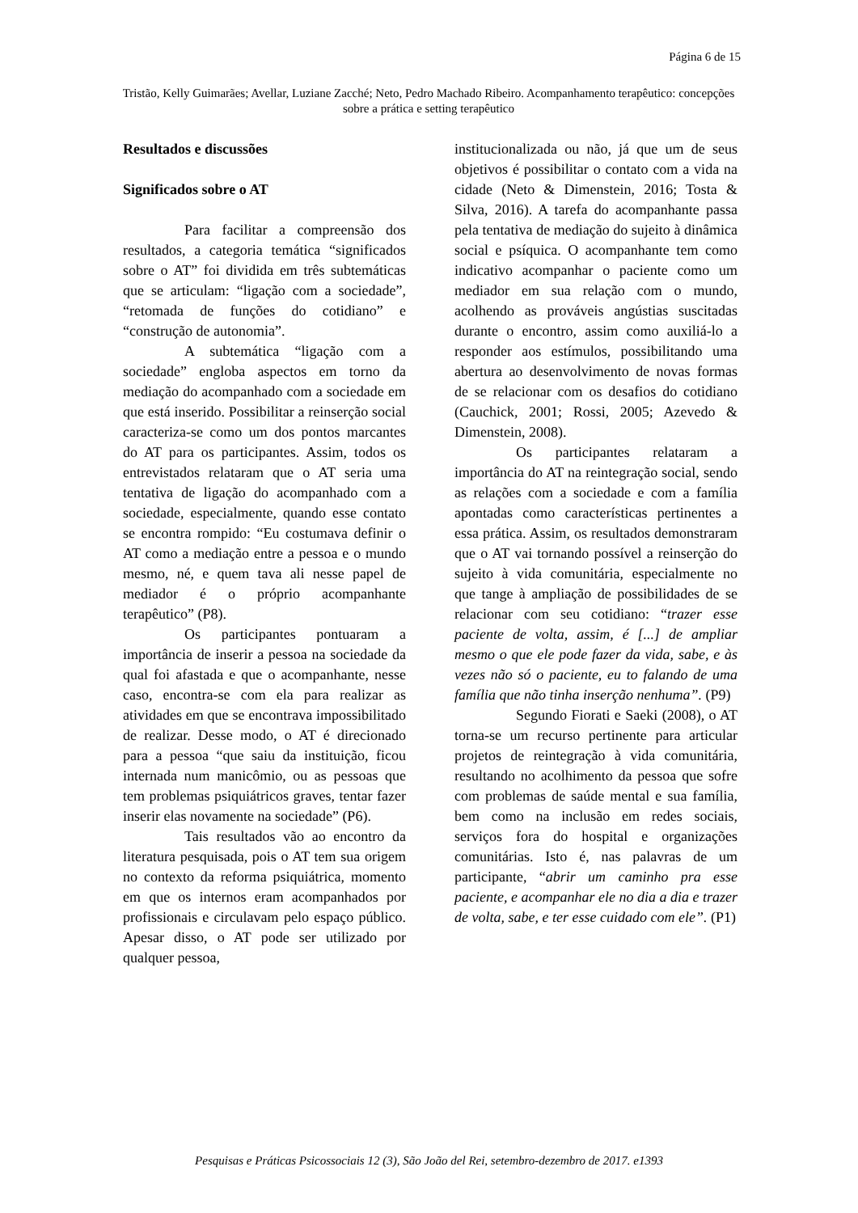Página 6 de 15
Tristão, Kelly Guimarães; Avellar, Luziane Zacché; Neto, Pedro Machado Ribeiro. Acompanhamento terapêutico: concepções sobre a prática e setting terapêutico
Resultados e discussões
Significados sobre o AT
Para facilitar a compreensão dos resultados, a categoria temática “significados sobre o AT” foi dividida em três subtemáticas que se articulam: “ligação com a sociedade”, “retomada de funções do cotidiano” e “construção de autonomia”.
A subtemática “ligação com a sociedade” engloba aspectos em torno da mediação do acompanhado com a sociedade em que está inserido. Possibilitar a reinserção social caracteriza-se como um dos pontos marcantes do AT para os participantes. Assim, todos os entrevistados relataram que o AT seria uma tentativa de ligação do acompanhado com a sociedade, especialmente, quando esse contato se encontra rompido: “Eu costumava definir o AT como a mediação entre a pessoa e o mundo mesmo, né, e quem tava ali nesse papel de mediador é o próprio acompanhante terapêutico” (P8).
Os participantes pontuaram a importância de inserir a pessoa na sociedade da qual foi afastada e que o acompanhante, nesse caso, encontra-se com ela para realizar as atividades em que se encontrava impossibilitado de realizar. Desse modo, o AT é direcionado para a pessoa “que saiu da instituição, ficou internada num manicômio, ou as pessoas que tem problemas psiquiátricos graves, tentar fazer inserir elas novamente na sociedade” (P6).
Tais resultados vão ao encontro da literatura pesquisada, pois o AT tem sua origem no contexto da reforma psiquiátrica, momento em que os internos eram acompanhados por profissionais e circulavam pelo espaço público. Apesar disso, o AT pode ser utilizado por qualquer pessoa,
institucionalizada ou não, já que um de seus objetivos é possibilitar o contato com a vida na cidade (Neto & Dimenstein, 2016; Tosta & Silva, 2016). A tarefa do acompanhante passa pela tentativa de mediação do sujeito à dinâmica social e psíquica. O acompanhante tem como indicativo acompanhar o paciente como um mediador em sua relação com o mundo, acolhendo as prováveis angústias suscitadas durante o encontro, assim como auxiliá-lo a responder aos estímulos, possibilitando uma abertura ao desenvolvimento de novas formas de se relacionar com os desafios do cotidiano (Cauchick, 2001; Rossi, 2005; Azevedo & Dimenstein, 2008).
Os participantes relataram a importância do AT na reintegração social, sendo as relações com a sociedade e com a família apontadas como características pertinentes a essa prática. Assim, os resultados demonstraram que o AT vai tornando possível a reinserção do sujeito à vida comunitária, especialmente no que tange à ampliação de possibilidades de se relacionar com seu cotidiano: “trazer esse paciente de volta, assim, é [...] de ampliar mesmo o que ele pode fazer da vida, sabe, e às vezes não só o paciente, eu to falando de uma família que não tinha inserção nenhuma”. (P9)
Segundo Fiorati e Saeki (2008), o AT torna-se um recurso pertinente para articular projetos de reintegração à vida comunitária, resultando no acolhimento da pessoa que sofre com problemas de saúde mental e sua família, bem como na inclusão em redes sociais, serviços fora do hospital e organizações comunitárias. Isto é, nas palavras de um participante, “abrir um caminho pra esse paciente, e acompanhar ele no dia a dia e trazer de volta, sabe, e ter esse cuidado com ele”. (P1)
Pesquisas e Práticas Psicossociais 12 (3), São João del Rei, setembro-dezembro de 2017. e1393